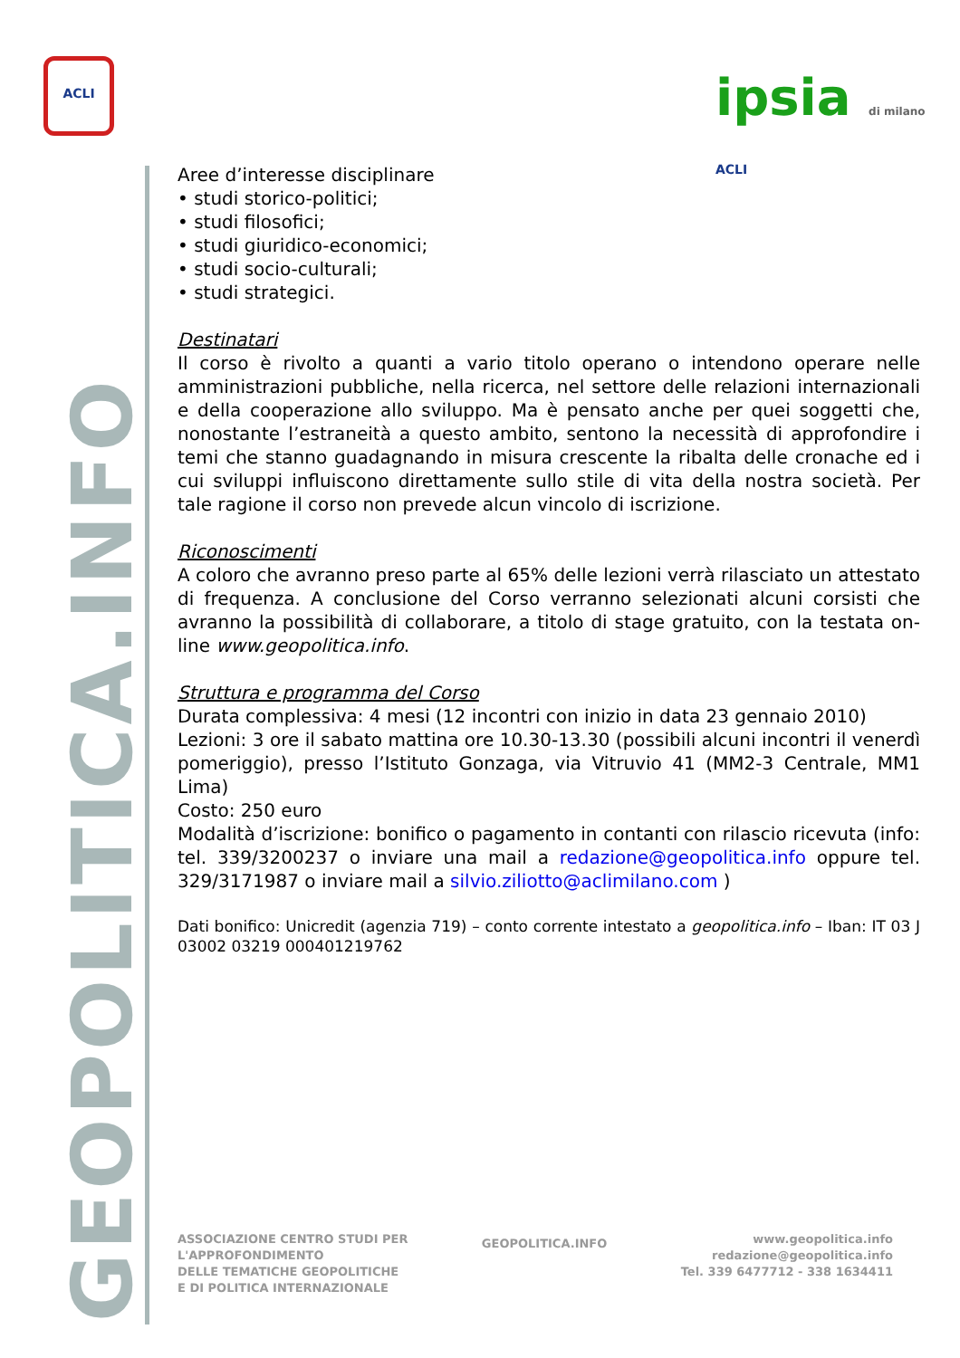ACLI
ipsia di milano ACLI
GEOPOLITICA.INFO
Aree d’interesse disciplinare
• studi storico-politici;
• studi filosofici;
• studi giuridico-economici;
• studi socio-culturali;
• studi strategici.
Destinatari
Il corso è rivolto a quanti a vario titolo operano o intendono operare nelle amministrazioni pubbliche, nella ricerca, nel settore delle relazioni internazionali e della cooperazione allo sviluppo. Ma è pensato anche per quei soggetti che, nonostante l’estraneità a questo ambito, sentono la necessità di approfondire i temi che stanno guadagnando in misura crescente la ribalta delle cronache ed i cui sviluppi influiscono direttamente sullo stile di vita della nostra società. Per tale ragione il corso non prevede alcun vincolo di iscrizione.
Riconoscimenti
A coloro che avranno preso parte al 65% delle lezioni verrà rilasciato un attestato di frequenza. A conclusione del Corso verranno selezionati alcuni corsisti che avranno la possibilità di collaborare, a titolo di stage gratuito, con la testata on-line www.geopolitica.info.
Struttura e programma del Corso
Durata complessiva: 4 mesi (12 incontri con inizio in data 23 gennaio 2010)
Lezioni: 3 ore il sabato mattina ore 10.30-13.30 (possibili alcuni incontri il venerdì pomeriggio), presso l’Istituto Gonzaga, via Vitruvio 41 (MM2-3 Centrale, MM1 Lima)
Costo: 250 euro
Modalità d’iscrizione: bonifico o pagamento in contanti con rilascio ricevuta (info: tel. 339/3200237 o inviare una mail a redazione@geopolitica.info oppure tel. 329/3171987 o inviare mail a silvio.ziliotto@aclimilano.com )
Dati bonifico: Unicredit (agenzia 719) – conto corrente intestato a geopolitica.info – Iban: IT 03 J 03002 03219 000401219762
ASSOCIAZIONE CENTRO STUDI PER
L'APPROFONDIMENTO
DELLE TEMATICHE GEOPOLITICHE
E DI POLITICA INTERNAZIONALE
GEOPOLITICA.INFO
www.geopolitica.info
redazione@geopolitica.info
Tel. 339 6477712 - 338 1634411